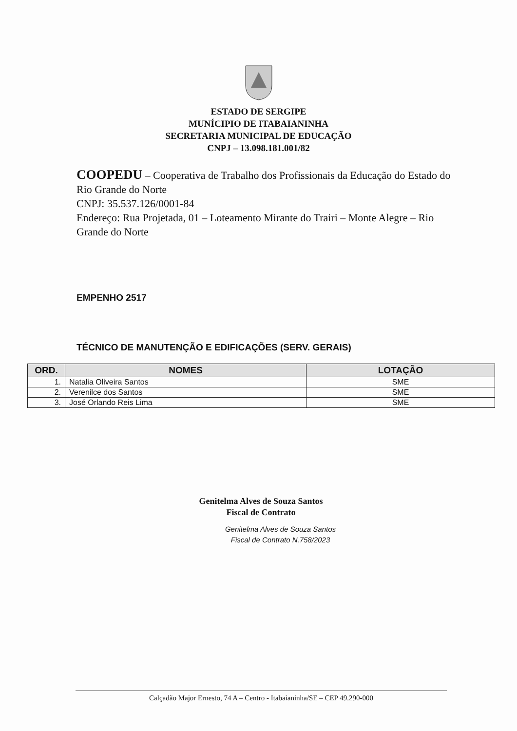ESTADO DE SERGIPE
MUNÍCIPIO DE ITABAIANINHA
SECRETARIA MUNICIPAL DE EDUCAÇÃO
CNPJ – 13.098.181.001/82
COOPEDU – Cooperativa de Trabalho dos Profissionais da Educação do Estado do Rio Grande do Norte
CNPJ: 35.537.126/0001-84
Endereço: Rua Projetada, 01 – Loteamento Mirante do Trairi – Monte Alegre – Rio Grande do Norte
EMPENHO 2517
TÉCNICO DE MANUTENÇÃO E EDIFICAÇÕES (SERV. GERAIS)
| ORD. | NOMES | LOTAÇÃO |
| --- | --- | --- |
| 1. | Natalia Oliveira Santos | SME |
| 2. | Verenilce dos Santos | SME |
| 3. | José Orlando Reis Lima | SME |
Genitelma Alves de Souza Santos
Fiscal de Contrato
Genitelma Alves de Souza Santos
Fiscal de Contrato N.758/2023
Calçadão Major Ernesto, 74 A – Centro - Itabaianinha/SE – CEP 49.290-000